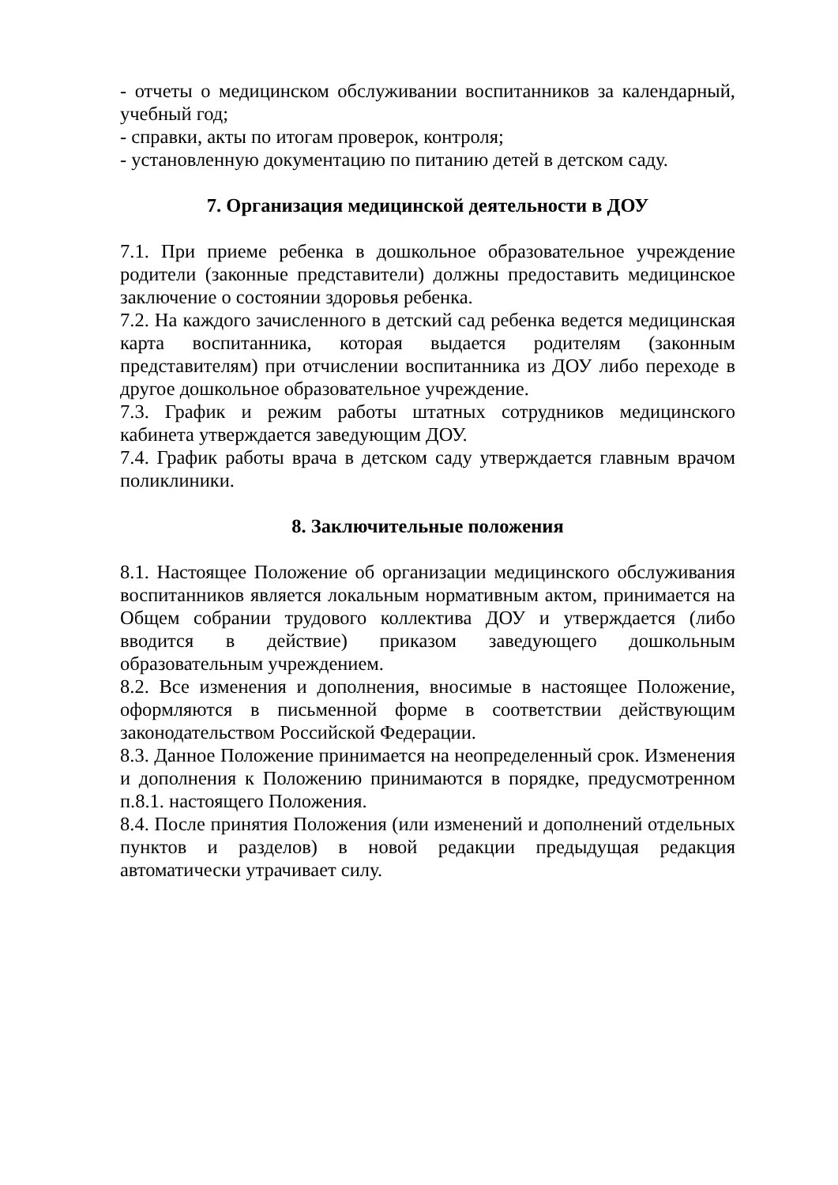- отчеты о медицинском обслуживании воспитанников за календарный, учебный год;
- справки, акты по итогам проверок, контроля;
- установленную документацию по питанию детей в детском саду.
7. Организация медицинской деятельности в ДОУ
7.1. При приеме ребенка в дошкольное образовательное учреждение родители (законные представители) должны предоставить медицинское заключение о состоянии здоровья ребенка.
7.2. На каждого зачисленного в детский сад ребенка ведется медицинская карта воспитанника, которая выдается родителям (законным представителям) при отчислении воспитанника из ДОУ либо переходе в другое дошкольное образовательное учреждение.
7.3. График и режим работы штатных сотрудников медицинского кабинета утверждается заведующим ДОУ.
7.4. График работы врача в детском саду утверждается главным врачом поликлиники.
8. Заключительные положения
8.1. Настоящее Положение об организации медицинского обслуживания воспитанников является локальным нормативным актом, принимается на Общем собрании трудового коллектива ДОУ и утверждается (либо вводится в действие) приказом заведующего дошкольным образовательным учреждением.
8.2. Все изменения и дополнения, вносимые в настоящее Положение, оформляются в письменной форме в соответствии действующим законодательством Российской Федерации.
8.3. Данное Положение принимается на неопределенный срок. Изменения и дополнения к Положению принимаются в порядке, предусмотренном п.8.1. настоящего Положения.
8.4. После принятия Положения (или изменений и дополнений отдельных пунктов и разделов) в новой редакции предыдущая редакция автоматически утрачивает силу.